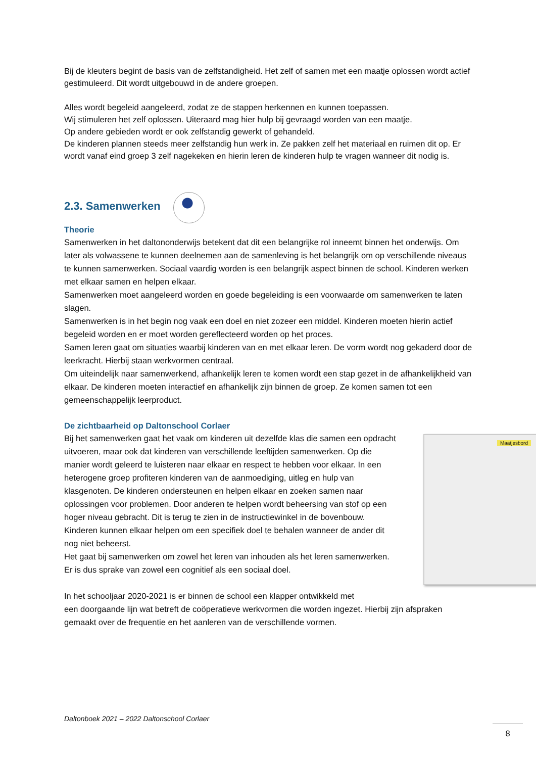Bij de kleuters begint de basis van de zelfstandigheid. Het zelf of samen met een maatje oplossen wordt actief gestimuleerd. Dit wordt uitgebouwd in de andere groepen.
Alles wordt begeleid aangeleerd, zodat ze de stappen herkennen en kunnen toepassen.
Wij stimuleren het zelf oplossen. Uiteraard mag hier hulp bij gevraagd worden van een maatje.
Op andere gebieden wordt er ook zelfstandig gewerkt of gehandeld.
De kinderen plannen steeds meer zelfstandig hun werk in. Ze pakken zelf het materiaal en ruimen dit op. Er wordt vanaf eind groep 3 zelf nagekeken en hierin leren de kinderen hulp te vragen wanneer dit nodig is.
2.3. Samenwerken
Theorie
Samenwerken in het daltononderwijs betekent dat dit een belangrijke rol inneemt binnen het onderwijs. Om later als volwassene te kunnen deelnemen aan de samenleving is het belangrijk om op verschillende niveaus te kunnen samenwerken. Sociaal vaardig worden is een belangrijk aspect binnen de school. Kinderen werken met elkaar samen en helpen elkaar.
Samenwerken moet aangeleerd worden en goede begeleiding is een voorwaarde om samenwerken te laten slagen.
Samenwerken is in het begin nog vaak een doel en niet zozeer een middel. Kinderen moeten hierin actief begeleid worden en er moet worden gereflecteerd worden op het proces.
Samen leren gaat om situaties waarbij kinderen van en met elkaar leren. De vorm wordt nog gekaderd door de leerkracht. Hierbij staan werkvormen centraal.
Om uiteindelijk naar samenwerkend, afhankelijk leren te komen wordt een stap gezet in de afhankelijkheid van elkaar. De kinderen moeten interactief en afhankelijk zijn binnen de groep. Ze komen samen tot een gemeenschappelijk leerproduct.
De zichtbaarheid op Daltonschool Corlaer
Maatjesbord
Bij het samenwerken gaat het vaak om kinderen uit dezelfde klas die samen een opdracht uitvoeren, maar ook dat kinderen van verschillende leeftijden samenwerken. Op die manier wordt geleerd te luisteren naar elkaar en respect te hebben voor elkaar. In een heterogene groep profiteren kinderen van de aanmoediging, uitleg en hulp van klasgenoten. De kinderen ondersteunen en helpen elkaar en zoeken samen naar oplossingen voor problemen. Door anderen te helpen wordt beheersing van stof op een hoger niveau gebracht. Dit is terug te zien in de instructiewinkel in de bovenbouw. Kinderen kunnen elkaar helpen om een specifiek doel te behalen wanneer de ander dit nog niet beheerst.
Het gaat bij samenwerken om zowel het leren van inhouden als het leren samenwerken. Er is dus sprake van zowel een cognitief als een sociaal doel.
In het schooljaar 2020-2021 is er binnen de school een klapper ontwikkeld met
een doorgaande lijn wat betreft de coöperatieve werkvormen die worden ingezet. Hierbij zijn afspraken gemaakt over de frequentie en het aanleren van de verschillende vormen.
Daltonboek 2021 – 2022 Daltonschool Corlaer
8